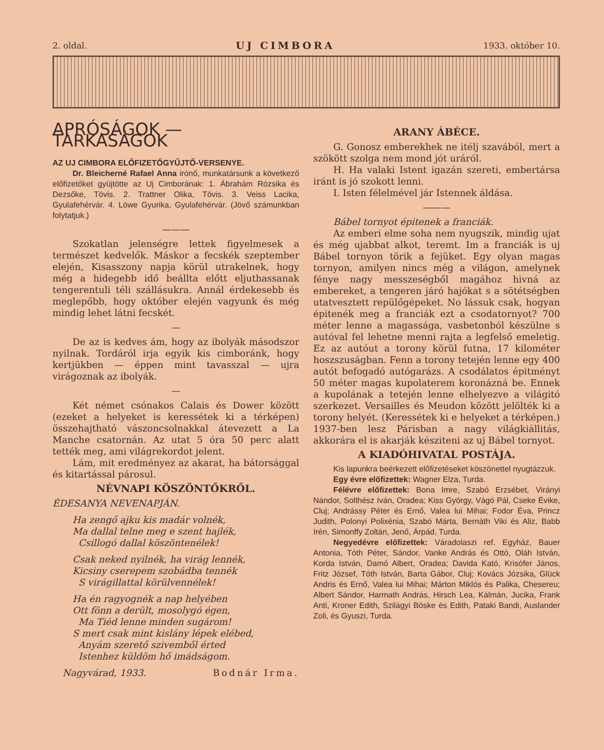2. oldal. UJ CIMBORA 1933. október 10.
APRÓSÁGOK — TARKASÁGOK
AZ UJ CIMBORA ELŐFIZETŐGYŰJTŐ-VERSENYE.
Dr. Bleicherné Rafael Anna irónő, munkatársunk a következő előfizetőket gyüjtötte az Uj Cimborának: 1. Ábrahám Rózsika és Dezsőke, Tövis. 2. Trattner Olika, Tövis. 3. Veiss Lacika, Gyulafehérvár. 4. Löwe Gyurika, Gyulafehérvár. (Jövő számunkban folytatjuk.)
———
Szokatlan jelenségre lettek figyelmesek a természet kedvelők. Máskor a fecskék szeptember elején, Kisasszony napja körül utrakelnek, hogy még a hidegebb idő beállta előtt eljuthassanak tengerentuli téli szállásukra. Annál érdekesebb és meglepőbb, hogy október elején vagyunk és még mindig lehet látni fecskét.
—
De az is kedves ám, hogy az ibolyák másodszor nyilnak. Tordáról irja egyik kis cimboránk, hogy kertjükben — éppen mint tavasszal — ujra virágoznak az ibolyák.
—
Két német csónakos Calais és Dower között (ezeket a helyeket is keressétek ki a térképen) összehajtható vászoncsolnakkal átevezett a La Manche csatornán. Az utat 5 óra 50 perc alatt tették meg, ami világrekordot jelent.
Lám, mit eredményez az akarat, ha bátorsággal és kitartással párosul.
NÉVNAPI KÖSZÖNTŐKRŐL.
ÉDESANYA NEVENAPJÁN.
Ha zengő ajku kis madár volnék,
Ma dallal telne meg e szent hajlék,
Csillogó dallal köszöntenélek!
Csak neked nyilnék, ha virág lennék,
Kicsiny cserepem szobádba tennék
S virágillattal körülvennélek!
Ha én ragyognék a nap helyében
Ott fönn a derült, mosolygó égen,
Ma Tiéd lenne minden sugárom!
S mert csak mint kislány lépek elébed,
Anyám szerető szivemből érted
Istenhez küldöm hő imádságom.
Nagyvárad, 1933. Bodnár Irma.
ARANY ÁBÉCE.
G. Gonosz emberekhek ne itélj szavából, mert a szökött szolga nem mond jót uráról.
H. Ha valaki Istent igazán szereti, embertársa iránt is jó szokott lenni.
I. Isten félelmével jár Istennek áldása.
———
Bábel tornyot épitenek a franciák.
Az emberi elme soha nem nyugszik, mindig ujat és még ujabbat alkot, teremt. Im a franciák is uj Bábel tornyon törik a fejüket. Egy olyan magas tornyon, amilyen nincs még a világon, amelynek fénye nagy messzeségből magához hivná az embereket, a tengeren járó hajókat s a sötétségben utatvesztett repülőgépeket. No lássuk csak, hogyan épitenék meg a franciák ezt a csodatornyot? 700 méter lenne a magassága, vasbetonból készülne s autóval fel lehetne menni rajta a legfelső emeletig. Ez az autóut a torony körül futna, 17 kilométer hoszszuságban. Fenn a torony tetején lenne egy 400 autót befogadó autógarázs. A csodálatos épitményt 50 méter magas kupolaterem koronázná be. Ennek a kupolának a tetején lenne elhelyezve a világitó szerkezet. Versailles és Meudon között jelölték ki a torony helyét. (Keressétek ki e helyeket a térképen.) 1937-ben lesz Párisban a nagy világkiállitás, akkorára el is akarják késziteni az uj Bábel tornyot.
A KIADÓHIVATAL POSTÁJA.
Kis lapunkra beérkezett előfizetéseket köszönettel nyugtázzuk.
Egy évre előfizettek: Wagner Elza, Turda.
Félévre előfizettek: Bona Imre, Szabó Erzsébet, Virányi Nándor, Solthész Iván, Oradea; Kiss György, Vágó Pál, Cseke Évike, Cluj; Andrássy Péter és Ernő, Valea lui Mihai; Fodor Éva, Princz Judith, Polonyi Polixénia, Szabó Márta, Bernáth Viki és Aliz, Babb Irén, Simonffy Zoltán, Jenő, Árpád, Turda.
Negyedévre előfizettek: Váradolaszi ref. Egyház, Bauer Antonia, Tóth Péter, Sándor, Vanke András és Ottó, Oláh István, Korda István, Damó Albert, Oradea; Davida Kató, Krisófer János, Fritz József, Tóth István, Barta Gábor, Cluj; Kovács Józsika, Glück Andris és Ernő, Valea lui Mihai; Márton Miklós és Palika, Chesereu; Albert Sándor, Harmath András, Hirsch Lea, Kálmán, Jucika, Frank Anti, Kroner Edith, Szilágyi Böske és Edith, Pataki Bandi, Auslander Zoli, és Gyuszi, Turda.